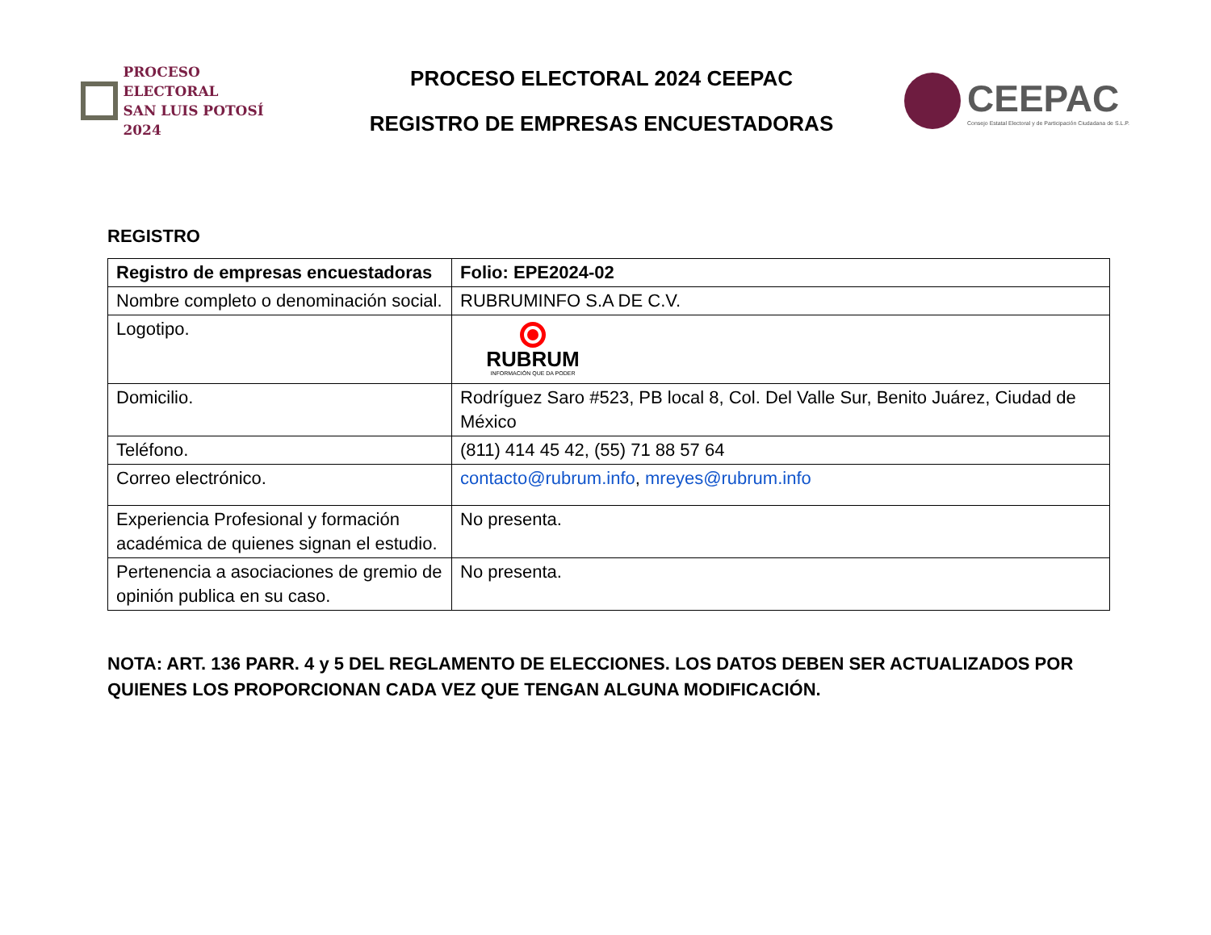PROCESO ELECTORAL
SAN LUIS POTOSÍ 2024
PROCESO ELECTORAL 2024 CEEPAC
REGISTRO DE EMPRESAS ENCUESTADORAS
CEEPAC
Consejo Estatal Electoral y de Participación Ciudadana de S.L.P.
REGISTRO
| Registro de empresas encuestadoras | Folio: EPE2024-02 |
| Nombre completo o denominación social. | RUBRUMINFO S.A DE C.V. |
| Logotipo. | RUBRUM INFORMACIÓN QUE DA PODER |
| Domicilio. | Rodríguez Saro #523, PB local 8, Col. Del Valle Sur, Benito Juárez, Ciudad de México |
| Teléfono. | (811) 414 45 42, (55) 71 88 57 64 |
| Correo electrónico. | contacto@rubrum.info , mreyes@rubrum.info |
| Experiencia Profesional y formación académica de quienes signan el estudio. | No presenta. |
| Pertenencia a asociaciones de gremio de opinión publica en su caso. | No presenta. |
NOTA: ART. 136 PARR. 4 y 5 DEL REGLAMENTO DE ELECCIONES. LOS DATOS DEBEN SER ACTUALIZADOS POR QUIENES LOS PROPORCIONAN CADA VEZ QUE TENGAN ALGUNA MODIFICACIÓN.